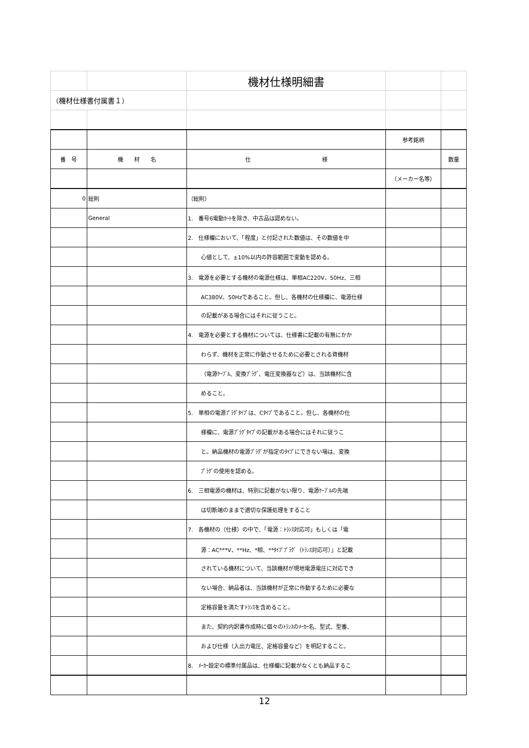| | | 機材仕様明細書 | | |
| （機材仕様書付属書１） | | | | |
| | | | 参考銘柄 | |
| 番 号 | 機 材 名 | 仕 様 | | 数量 |
| | | | （メーカー名等） | |
| 0 | 総則 | （総則） | | |
| | General | 1. 番号6電動ｶｰﾄを除き、中古品は認めない。 | | |
| | | 2. 仕様欄において、「程度」と付記された数値は、その数値を中 | | |
| | | 心値として、±10%以内の許容範囲で変動を認める。 | | |
| | | 3. 電源を必要とする機材の電源仕様は、単相AC220V、50Hz、三相 | | |
| | | AC380V、50Hzであること。但し、各機材の仕様欄に、電源仕様 | | |
| | | の記載がある場合にはそれに従うこと。 | | |
| | | 4. 電源を必要とする機材については、仕様書に記載の有無にかか | | |
| | | わらず、機材を正常に作動させるために必要とされる資機材 | | |
| | | （電源ｹｰﾌﾞﾙ、変換ﾌﾟﾗｸﾞ、電圧変換器など）は、当該機材に含 | | |
| | | めること。 | | |
| | | 5. 単相の電源ﾌﾟﾗｸﾞﾀｲﾌﾟは、Cﾀｲﾌﾟであること。但し、各機材の仕 | | |
| | | 様欄に、電源ﾌﾟﾗｸﾞﾀｲﾌﾟの記載がある場合にはそれに従うこ | | |
| | | と。納品機材の電源ﾌﾟﾗｸﾞが指定のﾀｲﾌﾟにできない場は、変換 | | |
| | | ﾌﾟﾗｸﾞの使用を認める。 | | |
| | | 6. 三相電源の機材は、特別に記載がない限り、電源ｹｰﾌﾞﾙの先端 | | |
| | | は切断端のままで適切な保護処理をすること | | |
| | | 7. 各機材の（仕様）の中で、「電源：ﾄﾗﾝｽ対応可」もしくは「電 | | |
| | | 源：AC***V、**Hz、*相、**ﾀｲﾌﾟﾌﾟﾗｸﾞ（ﾄﾗﾝｽ対応可）」と記載 | | |
| | | されている機材について、当該機材が現地電源電圧に対応でき | | |
| | | ない場合、納品者は、当該機材が正常に作動するために必要な | | |
| | | 定格容量を満たすﾄﾗﾝｽを含めること。 | | |
| | | また、契約内訳書作成時に個々のﾄﾗﾝｽのﾒｰｶｰ名、型式、型番、 | | |
| | | および仕様（入出力電圧、定格容量など）を明記すること。 | | |
| | | 8. ﾒｰｶｰ設定の標準付属品は、仕様欄に記載がなくとも納品するこ | | |
12